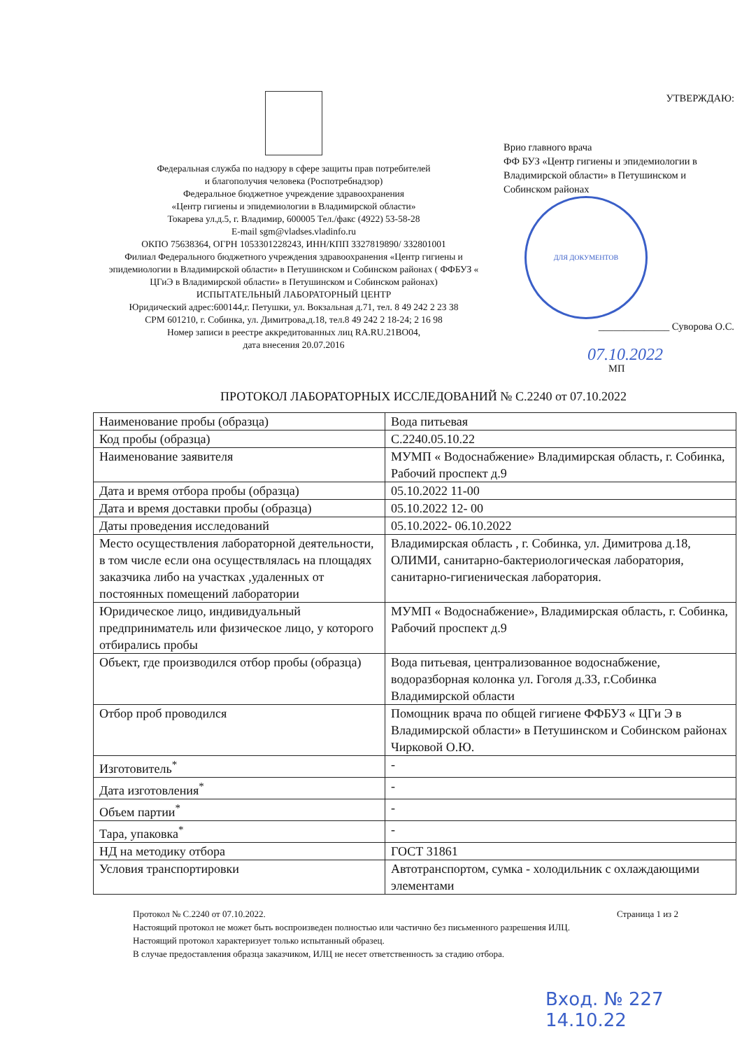Федеральная служба по надзору в сфере защиты прав потребителей
и благополучия человека (Роспотребнадзор)
Федеральное бюджетное учреждение здравоохранения
«Центр гигиены и эпидемиологии в Владимирской области»
Токарева ул.д.5, г. Владимир, 600005 Тел./факс (4922) 53-58-28
E-mail sgm@vladses.vladinfo.ru
ОКПО 75638364, ОГРН 1053301228243, ИНН/КПП 3327819890/ 332801001
Филиал Федерального бюджетного учреждения здравоохранения «Центр гигиены и эпидемиологии в Владимирской области» в Петушинском и Собинском районах ( ФФБУЗ « ЦГиЭ в Владимирской области» в Петушинском и Собинском районах)
ИСПЫТАТЕЛЬНЫЙ ЛАБОРАТОРНЫЙ ЦЕНТР
Юридический адрес:600144,г. Петушки, ул. Вокзальная д.71, тел. 8 49 242 2 23 38
СРМ 601210, г. Собинка, ул. Димитрова,д.18, тел.8 49 242 2 18-24; 2 16 98
Номер записи в реестре аккредитованных лиц RA.RU.21BO04,
дата внесения 20.07.2016
УТВЕРЖДАЮ:
Врио главного врача
ФФ БУЗ «Центр гигиены и эпидемиологии в Владимирской области» в Петушинском и Собинском районах
ДЛЯ ДОКУМЕНТОВ
______________ Суворова О.С.
07.10.2022
МП
ПРОТОКОЛ ЛАБОРАТОРНЫХ ИССЛЕДОВАНИЙ № С.2240 от 07.10.2022
| Наименование пробы (образца) | Вода питьевая |
| Код пробы (образца) | С.2240.05.10.22 |
| Наименование заявителя | МУМП « Водоснабжение» Владимирская область, г. Собинка, Рабочий проспект д.9 |
| Дата и время отбора пробы (образца) | 05.10.2022 11-00 |
| Дата и время доставки пробы (образца) | 05.10.2022 12- 00 |
| Даты проведения исследований | 05.10.2022- 06.10.2022 |
| Место осуществления лабораторной деятельности, в том числе если она осуществлялась на площадях заказчика либо на участках ,удаленных от постоянных помещений лаборатории | Владимирская область , г. Собинка, ул. Димитрова д.18, ОЛИМИ, санитарно-бактериологическая лаборатория, санитарно-гигиеническая лаборатория. |
| Юридическое лицо, индивидуальный предприниматель или физическое лицо, у которого отбирались пробы | МУМП « Водоснабжение», Владимирская область, г. Собинка, Рабочий проспект д.9 |
| Объект, где производился отбор пробы (образца) | Вода питьевая, централизованное водоснабжение, водоразборная колонка ул. Гоголя д.33, г.Собинка Владимирской области |
| Отбор проб проводился | Помощник врача по общей гигиене ФФБУЗ « ЦГи Э в Владимирской области» в Петушинском и Собинском районах Чирковой О.Ю. |
| Изготовитель<sup>*</sup> | - |
| Дата изготовления<sup>*</sup> | - |
| Объем партии<sup>*</sup> | - |
| Тара, упаковка<sup>*</sup> | - |
| НД на методику отбора | ГОСТ 31861 |
| Условия транспортировки | Автотранспортом, сумка - холодильник с охлаждающими элементами |
Протокол № С.2240 от 07.10.2022. Страница 1 из 2
Настоящий протокол не может быть воспроизведен полностью или частично без письменного разрешения ИЛЦ.
Настоящий протокол характеризует только испытанный образец.
В случае предоставления образца заказчиком, ИЛЦ не несет ответственность за стадию отбора.
Вход. № 227
14.10.22